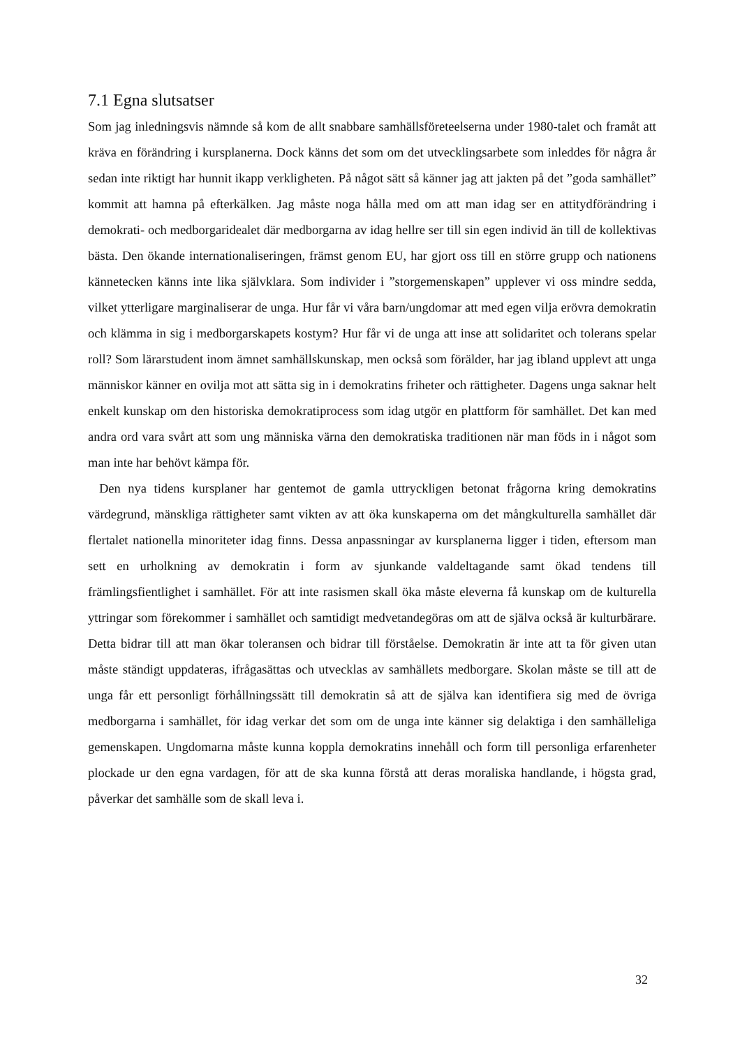7.1 Egna slutsatser
Som jag inledningsvis nämnde så kom de allt snabbare samhällsföreteelserna under 1980-talet och framåt att kräva en förändring i kursplanerna. Dock känns det som om det utvecklingsarbete som inleddes för några år sedan inte riktigt har hunnit ikapp verkligheten. På något sätt så känner jag att jakten på det ”goda samhället” kommit att hamna på efterkälken. Jag måste noga hålla med om att man idag ser en attitydförändring i demokrati- och medborgaridealet där medborgarna av idag hellre ser till sin egen individ än till de kollektivas bästa. Den ökande internationaliseringen, främst genom EU, har gjort oss till en större grupp och nationens kännetecken känns inte lika självklara. Som individer i ”storgemenskapen” upplever vi oss mindre sedda, vilket ytterligare marginaliserar de unga. Hur får vi våra barn/ungdomar att med egen vilja erövra demokratin och klämma in sig i medborgarskapets kostym? Hur får vi de unga att inse att solidaritet och tolerans spelar roll? Som lärarstudent inom ämnet samhällskunskap, men också som förälder, har jag ibland upplevt att unga människor känner en ovilja mot att sätta sig in i demokratins friheter och rättigheter. Dagens unga saknar helt enkelt kunskap om den historiska demokratiprocess som idag utgör en plattform för samhället. Det kan med andra ord vara svårt att som ung människa värna den demokratiska traditionen när man föds in i något som man inte har behövt kämpa för.
Den nya tidens kursplaner har gentemot de gamla uttryckligen betonat frågorna kring demokratins värdegrund, mänskliga rättigheter samt vikten av att öka kunskaperna om det mångkulturella samhället där flertalet nationella minoriteter idag finns. Dessa anpassningar av kursplanerna ligger i tiden, eftersom man sett en urholkning av demokratin i form av sjunkande valdeltagande samt ökad tendens till främlingsfientlighet i samhället. För att inte rasismen skall öka måste eleverna få kunskap om de kulturella yttringar som förekommer i samhället och samtidigt medvetandegöras om att de själva också är kulturbärare. Detta bidrar till att man ökar toleransen och bidrar till förståelse. Demokratin är inte att ta för given utan måste ständigt uppdateras, ifrågasättas och utvecklas av samhällets medborgare. Skolan måste se till att de unga får ett personligt förhållningssätt till demokratin så att de själva kan identifiera sig med de övriga medborgarna i samhället, för idag verkar det som om de unga inte känner sig delaktiga i den samhälleliga gemenskapen. Ungdomarna måste kunna koppla demokratins innehåll och form till personliga erfarenheter plockade ur den egna vardagen, för att de ska kunna förstå att deras moraliska handlande, i högsta grad, påverkar det samhälle som de skall leva i.
32